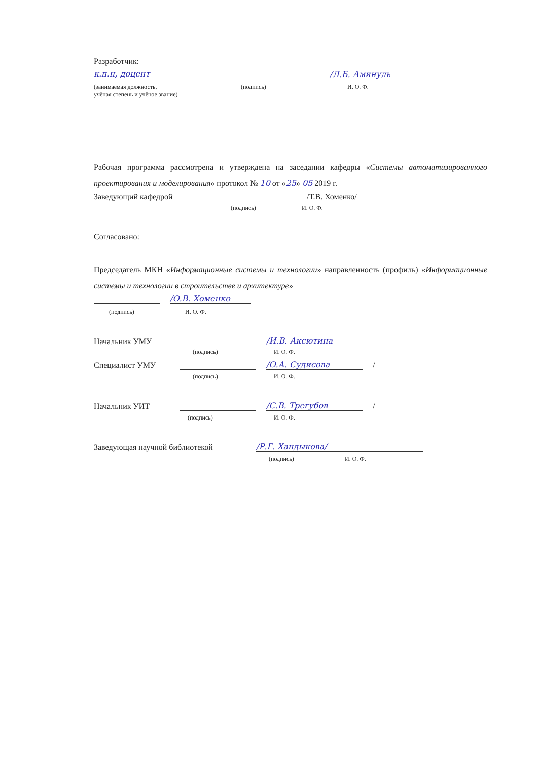Разработчик:
к.п.н, доцент /Л.Б. Аминуль
(занимаемая должность,
учёная степень и учёное звание) (подпись) И. О. Ф.
Рабочая программа рассмотрена и утверждена на заседании кафедры «Системы автоматизированного проектирования и моделирования» протокол № 10 от «25» 05 2019 г.
Заведующий кафедрой /Т.В. Хоменко/
(подпись) И. О. Ф.
Согласовано:
Председатель МКН «Информационные системы и технологии» направленность (профиль) «Информационные системы и технологии в строительстве и архитектуре»
/О.В. Хоменко
(подпись) И. О. Ф.
Начальник УМУ /И.В. Аксютина
(подпись) И. О. Ф.
Специалист УМУ /О.А. Судисова /
(подпись) И. О. Ф.
Начальник УИТ /С.В. Трегубов /
(подпись) И. О. Ф.
Заведующая научной библиотекой /Р.Г. Хандыкова/
(подпись) И. О. Ф.